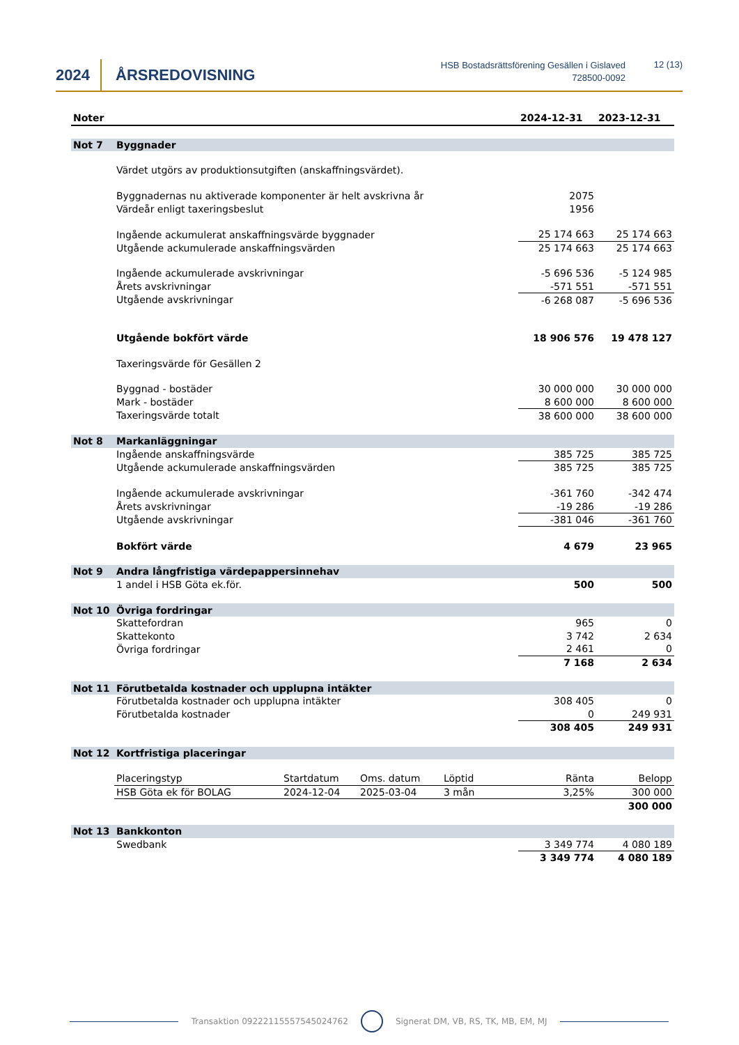2024 ÅRSREDOVISNING
HSB Bostadsrättsförening Gesällen i Gislaved
728500-0092
12 (13)
| Noter | | | | | 2024-12-31 | 2023-12-31 |
| --- | --- | --- | --- | --- | --- | --- |
| Not 7 | Byggnader | | | | | |
| | Värdet utgörs av produktionsutgiften (anskaffningsvärdet). | | | | | |
| | Byggnadernas nu aktiverade komponenter är helt avskrivna år | | | | 2075 | |
| | Värdeår enligt taxeringsbeslut | | | | 1956 | |
| | Ingående ackumulerat anskaffningsvärde byggnader | | | | 25 174 663 | 25 174 663 |
| | Utgående ackumulerade anskaffningsvärden | | | | 25 174 663 | 25 174 663 |
| | Ingående ackumulerade avskrivningar | | | | -5 696 536 | -5 124 985 |
| | Årets avskrivningar | | | | -571 551 | -571 551 |
| | Utgående avskrivningar | | | | -6 268 087 | -5 696 536 |
| | Utgående bokfört värde | | | | 18 906 576 | 19 478 127 |
| | Taxeringsvärde för Gesällen 2 | | | | | |
| | Byggnad - bostäder | | | | 30 000 000 | 30 000 000 |
| | Mark - bostäder | | | | 8 600 000 | 8 600 000 |
| | Taxeringsvärde totalt | | | | 38 600 000 | 38 600 000 |
| Not 8 | Markanläggningar | | | | | |
| | Ingående anskaffningsvärde | | | | 385 725 | 385 725 |
| | Utgående ackumulerade anskaffningsvärden | | | | 385 725 | 385 725 |
| | Ingående ackumulerade avskrivningar | | | | -361 760 | -342 474 |
| | Årets avskrivningar | | | | -19 286 | -19 286 |
| | Utgående avskrivningar | | | | -381 046 | -361 760 |
| | Bokfört värde | | | | 4 679 | 23 965 |
| Not 9 | Andra långfristiga värdepappersinnehav | | | | | |
| | 1 andel i HSB Göta ek.för. | | | | 500 | 500 |
| Not 10 | Övriga fordringar | | | | | |
| | Skattefordran | | | | 965 | 0 |
| | Skattekonto | | | | 3 742 | 2 634 |
| | Övriga fordringar | | | | 2 461 | 0 |
| | | | | | 7 168 | 2 634 |
| Not 11 | Förutbetalda kostnader och upplupna intäkter | | | | | |
| | Förutbetalda kostnader och upplupna intäkter | | | | 308 405 | 0 |
| | Förutbetalda kostnader | | | | 0 | 249 931 |
| | | | | | 308 405 | 249 931 |
| Not 12 | Kortfristiga placeringar | | | | | |
| | Placeringstyp | Startdatum | Oms. datum | Löptid | Ränta | Belopp |
| | HSB Göta ek för BOLAG | 2024-12-04 | 2025-03-04 | 3 mån | 3,25% | 300 000 |
| | | | | | | 300 000 |
| Not 13 | Bankkonton | | | | | |
| | Swedbank | | | | 3 349 774 | 4 080 189 |
| | | | | | 3 349 774 | 4 080 189 |
Transaktion 09222115557545024762
Signerat DM, VB, RS, TK, MB, EM, MJ